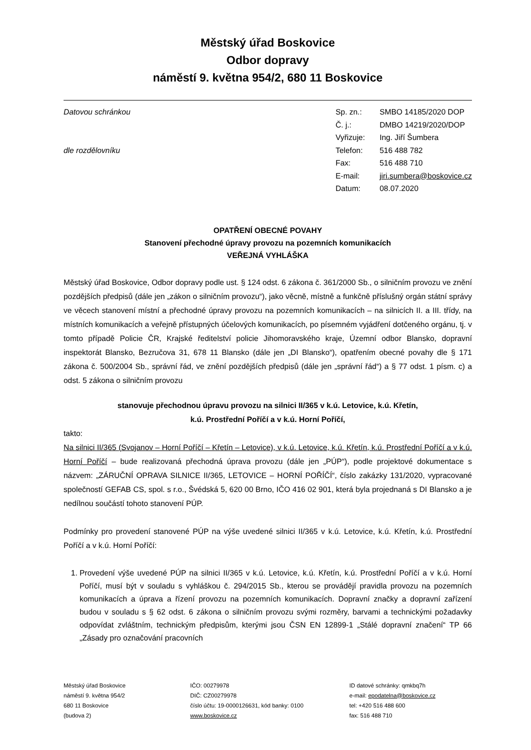Městský úřad Boskovice
Odbor dopravy
náměstí 9. května 954/2, 680 11 Boskovice
Datovou schránkou
dle rozdělovníku
| Sp. zn.: | SMBO 14185/2020 DOP |
| Č. j.: | DMBO 14219/2020/DOP |
| Vyřizuje: | Ing. Jiří Šumbera |
| Telefon: | 516 488 782 |
| Fax: | 516 488 710 |
| E-mail: | jiri.sumbera@boskovice.cz |
| Datum: | 08.07.2020 |
OPATŘENÍ OBECNÉ POVAHY
Stanovení přechodné úpravy provozu na pozemních komunikacích
VEŘEJNÁ VYHLÁŠKA
Městský úřad Boskovice, Odbor dopravy podle ust. § 124 odst. 6 zákona č. 361/2000 Sb., o silničním provozu ve znění pozdějších předpisů (dále jen „zákon o silničním provozu“), jako věcně, místně a funkčně příslušný orgán státní správy ve věcech stanovení místní a přechodné úpravy provozu na pozemních komunikacích – na silnicích II. a III. třídy, na místních komunikacích a veřejně přístupných účelových komunikacích, po písemném vyjádření dotčeného orgánu, tj. v tomto případě Policie ČR, Krajské ředitelství policie Jihomoravského kraje, Územní odbor Blansko, dopravní inspektorát Blansko, Bezručova 31, 678 11 Blansko (dále jen „DI Blansko“), opatřením obecné povahy dle § 171 zákona č. 500/2004 Sb., správní řád, ve znění pozdějších předpisů (dále jen „správní řád“) a § 77 odst. 1 písm. c) a odst. 5 zákona o silničním provozu
stanovuje přechodnou úpravu provozu na silnici II/365 v k.ú. Letovice, k.ú. Křetín,
k.ú. Prostřední Poříčí a v k.ú. Horní Poříčí,
takto:
Na silnici II/365 (Svojanov – Horní Poříčí – Křetín – Letovice), v k.ú. Letovice, k.ú. Křetín, k.ú. Prostřední Poříčí a v k.ú. Horní Poříčí – bude realizovaná přechodná úprava provozu (dále jen „PÚP“), podle projektové dokumentace s názvem: „ZÁRUČNÍ OPRAVA SILNICE II/365, LETOVICE – HORNÍ POŘÍČÍ“, číslo zakázky 131/2020, vypracované společností GEFAB CS, spol. s r.o., Švédská 5, 620 00 Brno, IČO 416 02 901, která byla projednaná s DI Blansko a je nedílnou součástí tohoto stanovení PÚP.
Podmínky pro provedení stanovené PÚP na výše uvedené silnici II/365 v k.ú. Letovice, k.ú. Křetín, k.ú. Prostřední Poříčí a v k.ú. Horní Poříčí:
1. Provedení výše uvedené PÚP na silnici II/365 v k.ú. Letovice, k.ú. Křetín, k.ú. Prostřední Poříčí a v k.ú. Horní Poříčí, musí být v souladu s vyhláškou č. 294/2015 Sb., kterou se provádějí pravidla provozu na pozemních komunikacích a úprava a řízení provozu na pozemních komunikacích. Dopravní značky a dopravní zařízení budou v souladu s § 62 odst. 6 zákona o silničním provozu svými rozměry, barvami a technickými požadavky odpovídat zvláštním, technickým předpisům, kterými jsou ČSN EN 12899-1 „Stálé dopravní značení“ TP 66 „Zásady pro označování pracovních
Městský úřad Boskovice
náměstí 9. května 954/2
680 11 Boskovice
(budova 2)
IČO: 00279978
DIČ: CZ00279978
číslo účtu: 19-0000126631, kód banky: 0100
www.boskovice.cz
ID datové schránky: qmkbq7h
e-mail: epodatelna@boskovice.cz
tel: +420 516 488 600
fax: 516 488 710